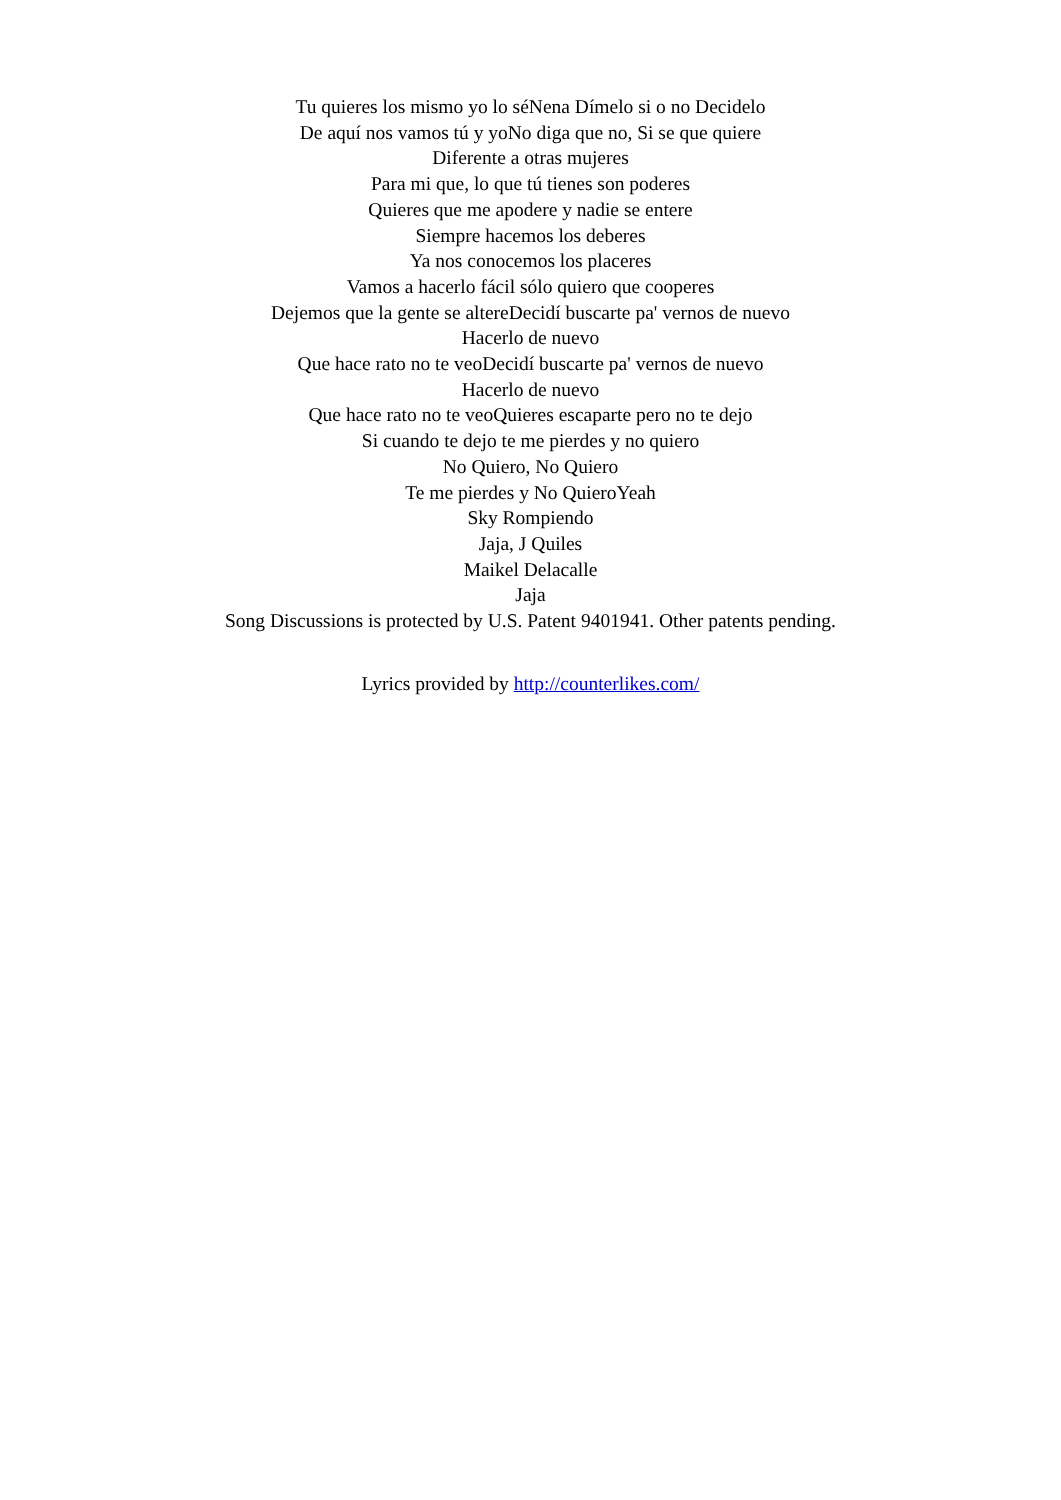Tu quieres los mismo yo lo séNena Dímelo si o no Decidelo
De aquí nos vamos tú y yoNo diga que no, Si se que quiere
Diferente a otras mujeres
Para mi que, lo que tú tienes son poderes
Quieres que me apodere y nadie se entere
Siempre hacemos los deberes
Ya nos conocemos los placeres
Vamos a hacerlo fácil sólo quiero que cooperes
Dejemos que la gente se altereDecidí buscarte pa' vernos de nuevo
Hacerlo de nuevo
Que hace rato no te veoDecidí buscarte pa' vernos de nuevo
Hacerlo de nuevo
Que hace rato no te veoQuieres escaparte pero no te dejo
Si cuando te dejo te me pierdes y no quiero
No Quiero, No Quiero
Te me pierdes y No QuieroYeah
Sky Rompiendo
Jaja, J Quiles
Maikel Delacalle
Jaja
Song Discussions is protected by U.S. Patent 9401941. Other patents pending.
Lyrics provided by http://counterlikes.com/